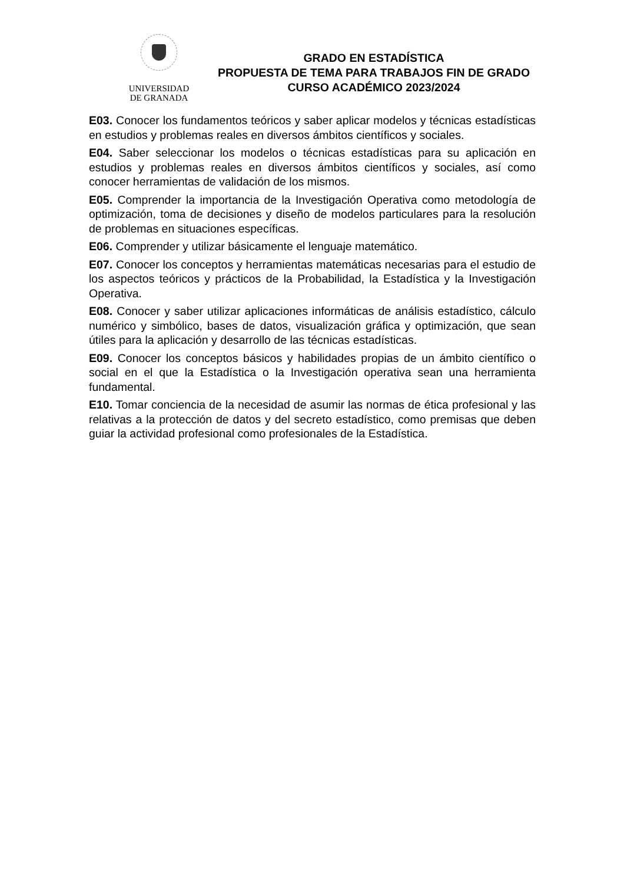UNIVERSIDAD
DE GRANADA
GRADO EN ESTADÍSTICA
PROPUESTA DE TEMA PARA TRABAJOS FIN DE GRADO
CURSO ACADÉMICO 2023/2024
E03. Conocer los fundamentos teóricos y saber aplicar modelos y técnicas estadísticas en estudios y problemas reales en diversos ámbitos científicos y sociales.
E04. Saber seleccionar los modelos o técnicas estadísticas para su aplicación en estudios y problemas reales en diversos ámbitos científicos y sociales, así como conocer herramientas de validación de los mismos.
E05. Comprender la importancia de la Investigación Operativa como metodología de optimización, toma de decisiones y diseño de modelos particulares para la resolución de problemas en situaciones específicas.
E06. Comprender y utilizar básicamente el lenguaje matemático.
E07. Conocer los conceptos y herramientas matemáticas necesarias para el estudio de los aspectos teóricos y prácticos de la Probabilidad, la Estadística y la Investigación Operativa.
E08. Conocer y saber utilizar aplicaciones informáticas de análisis estadístico, cálculo numérico y simbólico, bases de datos, visualización gráfica y optimización, que sean útiles para la aplicación y desarrollo de las técnicas estadísticas.
E09. Conocer los conceptos básicos y habilidades propias de un ámbito científico o social en el que la Estadística o la Investigación operativa sean una herramienta fundamental.
E10. Tomar conciencia de la necesidad de asumir las normas de ética profesional y las relativas a la protección de datos y del secreto estadístico, como premisas que deben guiar la actividad profesional como profesionales de la Estadística.